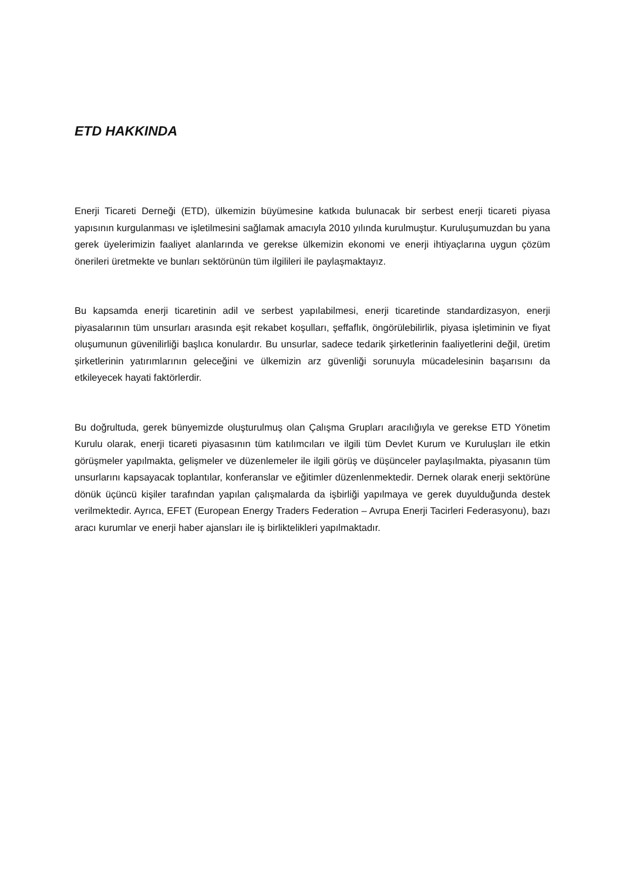ETD HAKKINDA
Enerji Ticareti Derneği (ETD), ülkemizin büyümesine katkıda bulunacak bir serbest enerji ticareti piyasa yapısının kurgulanması ve işletilmesini sağlamak amacıyla 2010 yılında kurulmuştur. Kuruluşumuzdan bu yana gerek üyelerimizin faaliyet alanlarında ve gerekse ülkemizin ekonomi ve enerji ihtiyaçlarına uygun çözüm önerileri üretmekte ve bunları sektörünün tüm ilgilileri ile paylaşmaktayız.
Bu kapsamda enerji ticaretinin adil ve serbest yapılabilmesi, enerji ticaretinde standardizasyon, enerji piyasalarının tüm unsurları arasında eşit rekabet koşulları, şeffaflık, öngörülebilirlik, piyasa işletiminin ve fiyat oluşumunun güvenilirliği başlıca konulardır. Bu unsurlar, sadece tedarik şirketlerinin faaliyetlerini değil, üretim şirketlerinin yatırımlarının geleceğini ve ülkemizin arz güvenliği sorunuyla mücadelesinin başarısını da etkileyecek hayati faktörlerdir.
Bu doğrultuda, gerek bünyemizde oluşturulmuş olan Çalışma Grupları aracılığıyla ve gerekse ETD Yönetim Kurulu olarak, enerji ticareti piyasasının tüm katılımcıları ve ilgili tüm Devlet Kurum ve Kuruluşları ile etkin görüşmeler yapılmakta, gelişmeler ve düzenlemeler ile ilgili görüş ve düşünceler paylaşılmakta, piyasanın tüm unsurlarını kapsayacak toplantılar, konferanslar ve eğitimler düzenlenmektedir. Dernek olarak enerji sektörüne dönük üçüncü kişiler tarafından yapılan çalışmalarda da işbirliği yapılmaya ve gerek duyulduğunda destek verilmektedir. Ayrıca, EFET (European Energy Traders Federation – Avrupa Enerji Tacirleri Federasyonu), bazı aracı kurumlar ve enerji haber ajansları ile iş birliktelikleri yapılmaktadır.